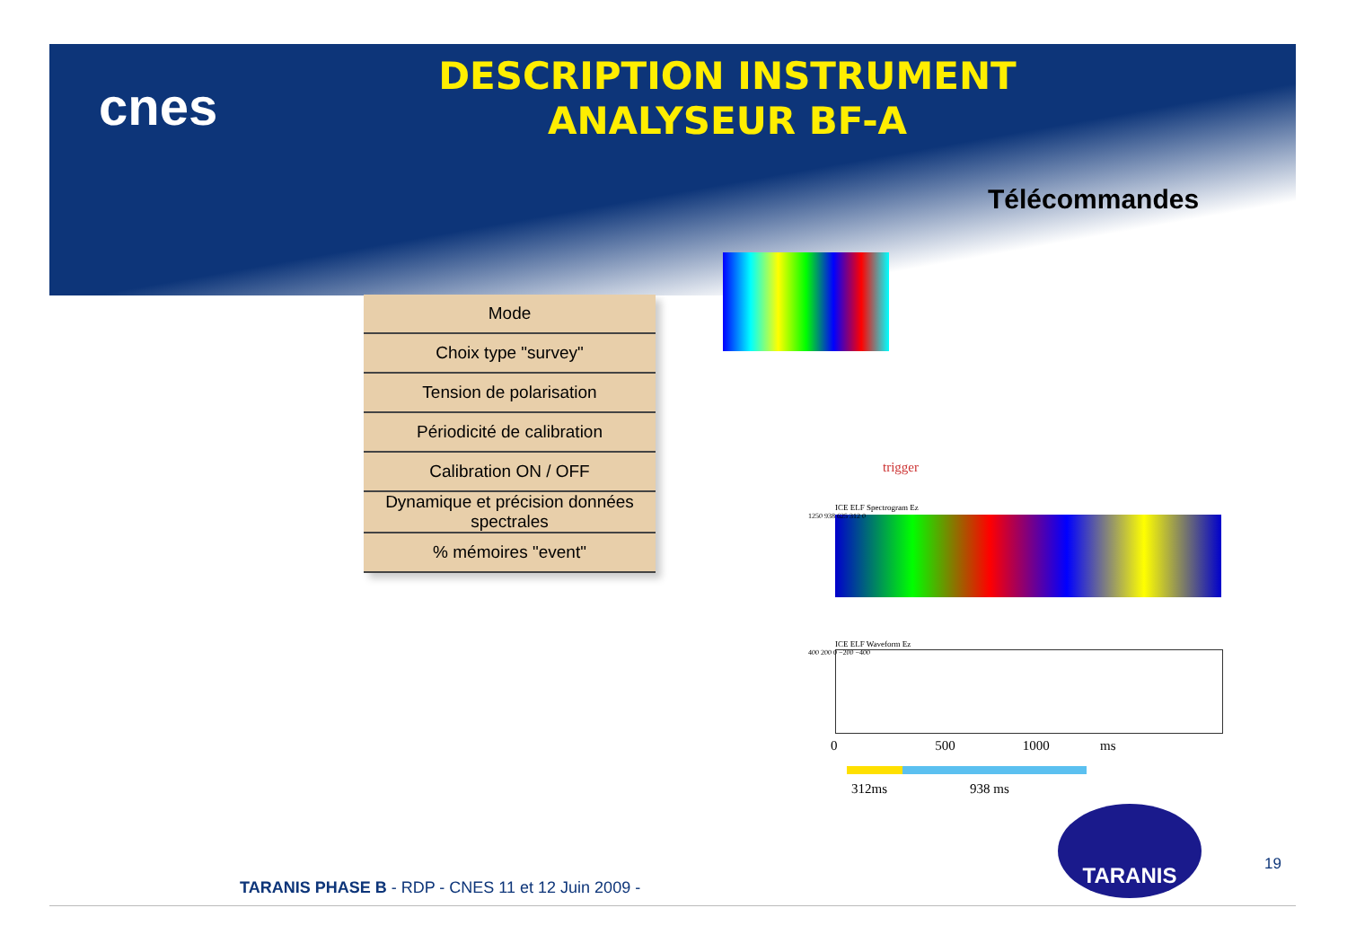cnes
DESCRIPTION INSTRUMENT
ANALYSEUR BF-A
Télécommandes
| Mode |
| Choix type "survey" |
| Tension de polarisation |
| Périodicité de calibration |
| Calibration ON / OFF |
| Dynamique et précision données spectrales |
| % mémoires "event" |
trigger
ICE ELF Spectrogram Ez
1250 938 625 312 0
ICE ELF Waveform Ez
400 200 0 −200 −400
0 500 1000 ms
312ms 938 ms
TARANIS
19
TARANIS PHASE B - RDP - CNES 11 et 12 Juin 2009 -